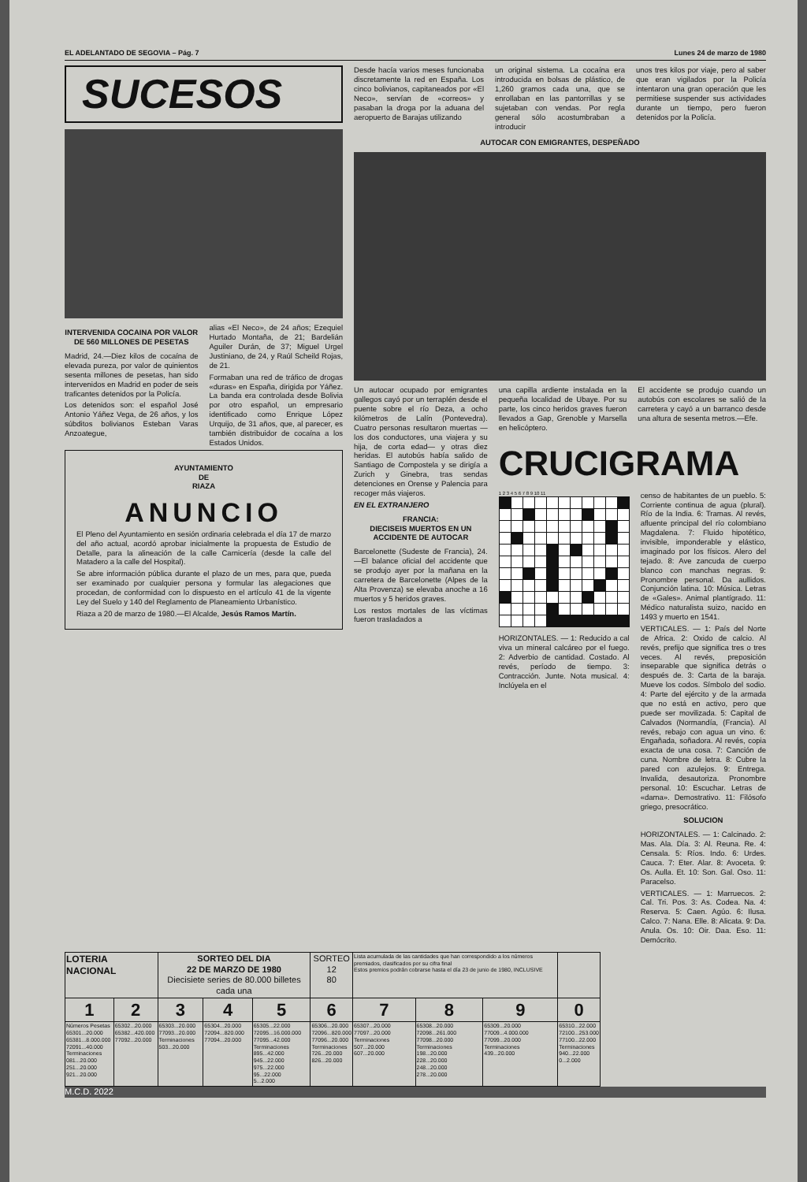EL ADELANTADO DE SEGOVIA – Pág. 7 Lunes 24 de marzo de 1980
SUCESOS
INTERVENIDA COCAINA POR VALOR DE 560 MILLONES DE PESETAS
Madrid, 24.—Diez kilos de cocaína de elevada pureza, por valor de quinientos sesenta millones de pesetas, han sido intervenidos en Madrid en poder de seis traficantes detenidos por la Policía.
Los detenidos son: el español José Antonio Yáñez Vega, de 26 años, y los súbditos bolivianos Esteban Varas Anzoategue,
alias «El Neco», de 24 años; Ezequiel Hurtado Montaña, de 21; Bardelián Aguiler Durán, de 37; Miguel Urgel Justiniano, de 24, y Raúl Scheild Rojas, de 21.
Formaban una red de tráfico de drogas «duras» en España, dirigida por Yáñez. La banda era controlada desde Bolivia por otro español, un empresario identificado como Enrique López Urquijo, de 31 años, que, al parecer, es también distribuidor de cocaína a los Estados Unidos.
AYUNTAMIENTO
DE
RIAZA
ANUNCIO
El Pleno del Ayuntamiento en sesión ordinaria celebrada el día 17 de marzo del año actual, acordó aprobar inicialmente la propuesta de Estudio de Detalle, para la alineación de la calle Carnicería (desde la calle del Matadero a la calle del Hospital).
Se abre información pública durante el plazo de un mes, para que, pueda ser examinado por cualquier persona y formular las alegaciones que procedan, de conformidad con lo dispuesto en el artículo 41 de la vigente Ley del Suelo y 140 del Reglamento de Planeamiento Urbanístico.
Riaza a 20 de marzo de 1980.—El Alcalde, Jesús Ramos Martín.
Desde hacía varios meses funcionaba discretamente la red en España. Los cinco bolivianos, capitaneados por «El Neco», servían de «correos» y pasaban la droga por la aduana del aeropuerto de Barajas utilizando
un original sistema. La cocaína era introducida en bolsas de plástico, de 1,260 gramos cada una, que se enrollaban en las pantorrillas y se sujetaban con vendas. Por regla general sólo acostumbraban a introducir
unos tres kilos por viaje, pero al saber que eran vigilados por la Policía intentaron una gran operación que les permitiese suspender sus actividades durante un tiempo, pero fueron detenidos por la Policía.
AUTOCAR CON EMIGRANTES, DESPEÑADO
Un autocar ocupado por emigrantes gallegos cayó por un terraplén desde el puente sobre el río Deza, a ocho kilómetros de Lalín (Pontevedra). Cuatro personas resultaron muertas —los dos conductores, una viajera y su hija, de corta edad— y otras diez heridas. El autobús había salido de Santiago de Compostela y se dirigía a Zurich y Ginebra, tras sendas detenciones en Orense y Palencia para recoger más viajeros.
EN EL EXTRANJERO
FRANCIA:
DIECISEIS MUERTOS EN UN ACCIDENTE DE AUTOCAR
Barcelonette (Sudeste de Francia), 24.—El balance oficial del accidente que se produjo ayer por la mañana en la carretera de Barcelonette (Alpes de la Alta Provenza) se elevaba anoche a 16 muertos y 5 heridos graves.
Los restos mortales de las víctimas fueron trasladados a
una capilla ardiente instalada en la pequeña localidad de Ubaye. Por su parte, los cinco heridos graves fueron llevados a Gap, Grenoble y Marsella en helicóptero.
El accidente se produjo cuando un autobús con escolares se salió de la carretera y cayó a un barranco desde una altura de sesenta metros.—Efe.
CRUCIGRAMA
1 2 3 4 5 6 7 8 9 10 11
HORIZONTALES. — 1: Reducido a cal viva un mineral calcáreo por el fuego. 2: Adverbio de cantidad. Costado. Al revés, período de tiempo. 3: Contracción. Junte. Nota musical. 4: Inclúyela en el
censo de habitantes de un pueblo. 5: Corriente continua de agua (plural). Río de la India. 6: Tramas. Al revés, afluente principal del río colombiano Magdalena. 7: Fluido hipotético, invisible, imponderable y elástico, imaginado por los físicos. Alero del tejado. 8: Ave zancuda de cuerpo blanco con manchas negras. 9: Pronombre personal. Da aullidos. Conjunción latina. 10: Música. Letras de «Gales». Animal plantígrado. 11: Médico naturalista suizo, nacido en 1493 y muerto en 1541.
VERTICALES. — 1: País del Norte de Africa. 2: Oxido de calcio. Al revés, prefijo que significa tres o tres veces. Al revés, preposición inseparable que significa detrás o después de. 3: Carta de la baraja. Mueve los codos. Símbolo del sodio. 4: Parte del ejército y de la armada que no está en activo, pero que puede ser movilizada. 5: Capital de Calvados (Normandía, (Francia). Al revés, rebajo con agua un vino. 6: Engañada, soñadora. Al revés, copia exacta de una cosa. 7: Canción de cuna. Nombre de letra. 8: Cubre la pared con azulejos. 9: Entrega. Invalida, desautoriza. Pronombre personal. 10: Escuchar. Letras de «dama». Demostrativo. 11: Filósofo griego, presocrático.
SOLUCION
HORIZONTALES. — 1: Calcinado. 2: Mas. Ala. Día. 3: Al. Reuna. Re. 4: Censala. 5: Ríos. Indo. 6: Urdes. Cauca. 7: Eter. Alar. 8: Avoceta. 9: Os. Aulla. Et. 10: Son. Gal. Oso. 11: Paracelso.
VERTICALES. — 1: Marruecos. 2: Cal. Tri. Pos. 3: As. Codea. Na. 4: Reserva. 5: Caen. Agúo. 6: Ilusa. Calco. 7: Nana. Elle. 8: Alicata. 9: Da. Anula. Os. 10: Oir. Daa. Eso. 11: Demócrito.
| LOTERIA NACIONAL | | SORTEO DEL DIA 22 DE MARZO DE 1980 Diecisiete series de 80.000 billetes cada una | | | SORTEO 12 80 | Lista acumulada de las cantidades que han correspondido a los números premiados, clasificados por su cifra final Estos premios podrán cobrarse hasta el día 23 de junio de 1980, INCLUSIVE | | | |
| 1 | 2 | 3 | 4 | 5 | 6 | 7 | 8 | 9 | 0 |
| Números Pesetas 65301...20.000 65381...8.000.000 72091...40.000 Terminaciones 081...20.000 251...20.000 921...20.000 | 65302...20.000 65382...420.000 77092...20.000 | 65303...20.000 77093...20.000 Terminaciones 503...20.000 | 65304...20.000 72094...820.000 77094...20.000 | 65305...22.000 72095...16.000.000 77095...42.000 Terminaciones 895...42.000 945...22.000 975...22.000 95...22.000 5...2.000 | 65306...20.000 72096...820.000 77096...20.000 Terminaciones 726...20.000 826...20.000 | 65307...20.000 77097...20.000 Terminaciones 507...20.000 607...20.000 | 65308...20.000 72098...261.000 77098...20.000 Terminaciones 198...20.000 228...20.000 248...20.000 278...20.000 | 65309...20.000 77009...4.000.000 77099...20.000 Terminaciones 439...20.000 | 65310...22.000 72100...253.000 77100...22.000 Terminaciones 940...22.000 0...2.000 |
M.C.D. 2022